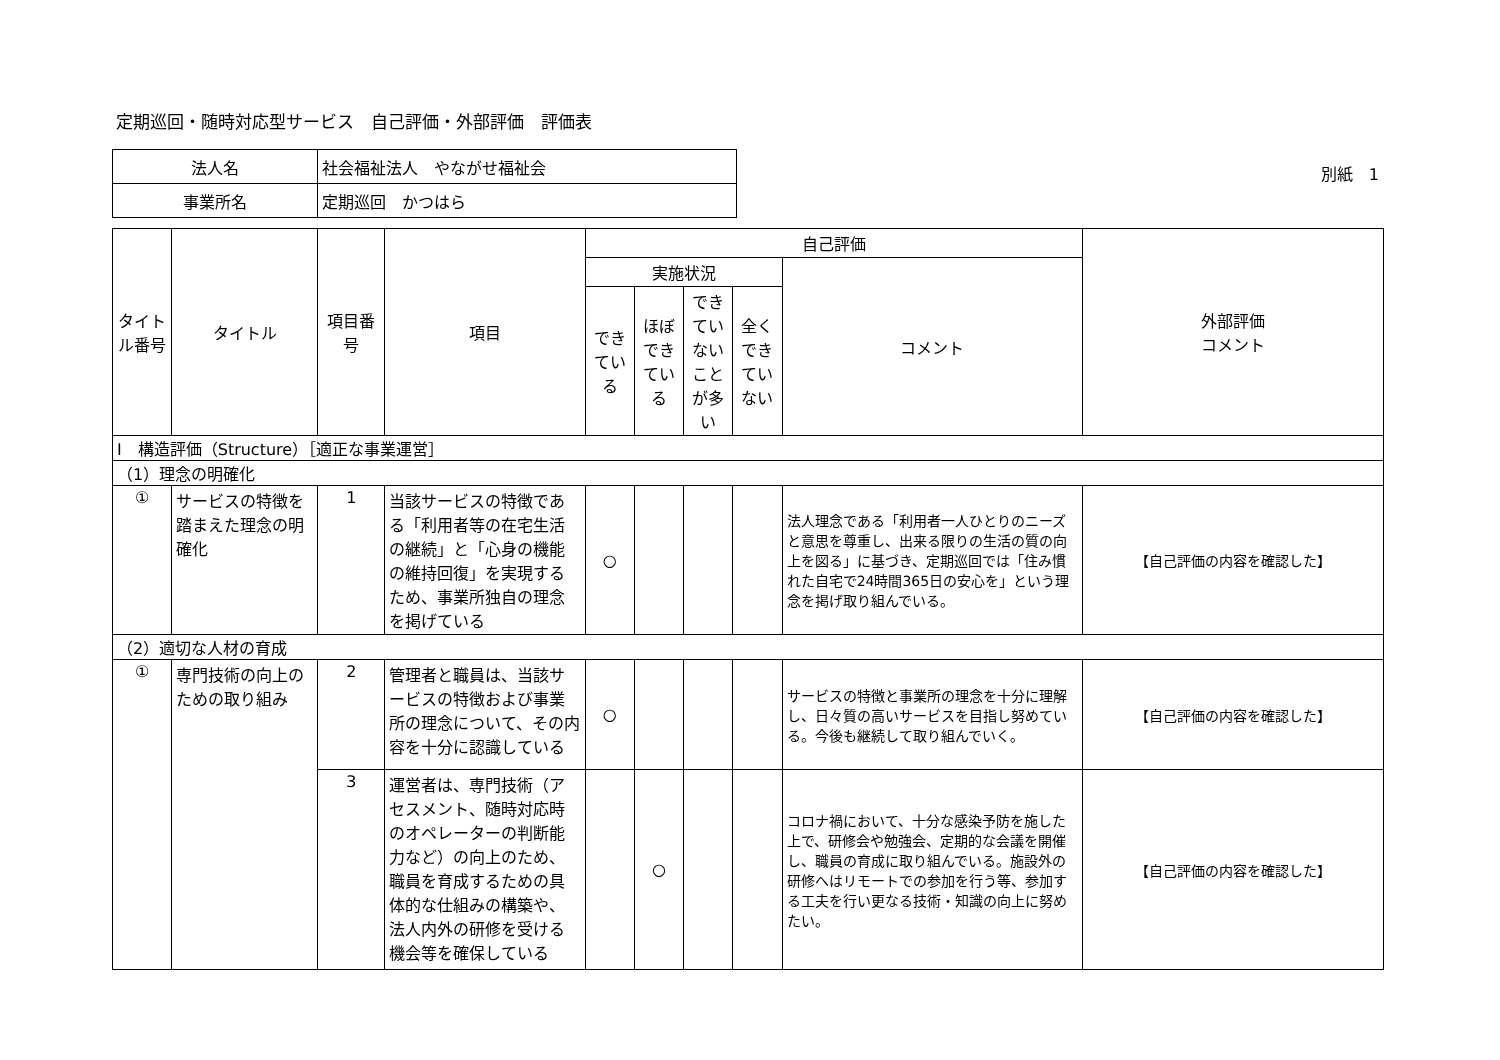定期巡回・随時対応型サービス　自己評価・外部評価　評価表
| 法人名 | 社会福祉法人 やながせ福祉会 |
| 事業所名 | 定期巡回 かつはら |
別紙　1
| タイトル番号 | タイトル | 項目番号 | 項目 | 自己評価 | | | | | 外部評価 コメント |
| --- | --- | --- | --- | --- | --- | --- | --- | --- | --- |
| | | | | 実施状況 | | | | コメント | |
| | | | | できている | ほぼできている | できていないことが多い | 全くできていない | | |
| Ⅰ 構造評価（Structure）［適正な事業運営］ | | | | | | | | | |
| （1）理念の明確化 | | | | | | | | | |
| ① | サービスの特徴を踏まえた理念の明確化 | 1 | 当該サービスの特徴である「利用者等の在宅生活の継続」と「心身の機能の維持回復」を実現するため、事業所独自の理念を掲げている | ○ | | | | 法人理念である「利用者一人ひとりのニーズと意思を尊重し、出来る限りの生活の質の向上を図る」に基づき、定期巡回では「住み慣れた自宅で24時間365日の安心を」という理念を掲げ取り組んでいる。 | 【自己評価の内容を確認した】 |
| （2）適切な人材の育成 | | | | | | | | | |
| ① | 専門技術の向上のための取り組み | 2 | 管理者と職員は、当該サービスの特徴および事業所の理念について、その内容を十分に認識している | ○ | | | | サービスの特徴と事業所の理念を十分に理解し、日々質の高いサービスを目指し努めている。今後も継続して取り組んでいく。 | 【自己評価の内容を確認した】 |
| | | 3 | 運営者は、専門技術（アセスメント、随時対応時のオペレーターの判断能力など）の向上のため、職員を育成するための具体的な仕組みの構築や、法人内外の研修を受ける機会等を確保している | | ○ | | | コロナ禍において、十分な感染予防を施した上で、研修会や勉強会、定期的な会議を開催し、職員の育成に取り組んでいる。施設外の研修へはリモートでの参加を行う等、参加する工夫を行い更なる技術・知識の向上に努めたい。 | 【自己評価の内容を確認した】 |